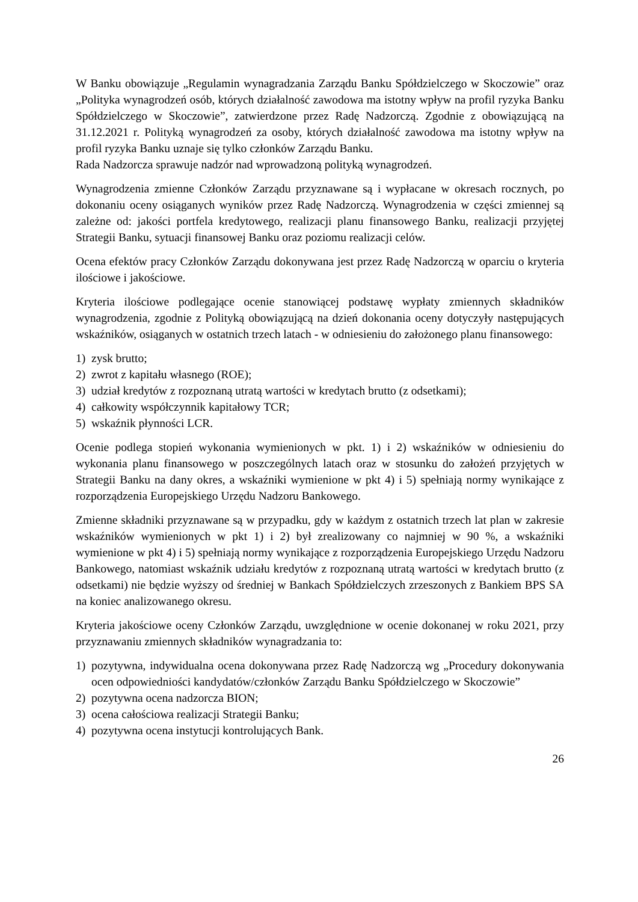W Banku obowiązuje „Regulamin wynagradzania Zarządu Banku Spółdzielczego w Skoczowie” oraz „Polityka wynagrodzeń osób, których działalność zawodowa ma istotny wpływ na profil ryzyka Banku Spółdzielczego w Skoczowie”, zatwierdzone przez Radę Nadzorczą. Zgodnie z obowiązującą na 31.12.2021 r. Polityką wynagrodzeń za osoby, których działalność zawodowa ma istotny wpływ na profil ryzyka Banku uznaje się tylko członków Zarządu Banku.
Rada Nadzorcza sprawuje nadzór nad wprowadzoną polityką wynagrodzeń.
Wynagrodzenia zmienne Członków Zarządu przyznawane są i wypłacane w okresach rocznych, po dokonaniu oceny osiąganych wyników przez Radę Nadzorczą. Wynagrodzenia w części zmiennej są zależne od: jakości portfela kredytowego, realizacji planu finansowego Banku, realizacji przyjętej Strategii Banku, sytuacji finansowej Banku oraz poziomu realizacji celów.
Ocena efektów pracy Członków Zarządu dokonywana jest przez Radę Nadzorczą w oparciu o kryteria ilościowe i jakościowe.
Kryteria ilościowe podlegające ocenie stanowiącej podstawę wypłaty zmiennych składników wynagrodzenia, zgodnie z Polityką obowiązującą na dzień dokonania oceny dotyczyły następujących wskaźników, osiąganych w ostatnich trzech latach - w odniesieniu do założonego planu finansowego:
1) zysk brutto;
2) zwrot z kapitału własnego (ROE);
3) udział kredytów z rozpoznaną utratą wartości w kredytach brutto (z odsetkami);
4) całkowity współczynnik kapitałowy TCR;
5) wskaźnik płynności LCR.
Ocenie podlega stopień wykonania wymienionych w pkt. 1) i 2) wskaźników w odniesieniu do wykonania planu finansowego w poszczególnych latach oraz w stosunku do założeń przyjętych w Strategii Banku na dany okres, a wskaźniki wymienione w pkt 4) i 5) spełniają normy wynikające z rozporządzenia Europejskiego Urzędu Nadzoru Bankowego.
Zmienne składniki przyznawane są w przypadku, gdy w każdym z ostatnich trzech lat plan w zakresie wskaźników wymienionych w pkt 1) i 2) był zrealizowany co najmniej w 90 %, a wskaźniki wymienione w pkt 4) i 5) spełniają normy wynikające z rozporządzenia Europejskiego Urzędu Nadzoru Bankowego, natomiast wskaźnik udziału kredytów z rozpoznaną utratą wartości w kredytach brutto (z odsetkami) nie będzie wyższy od średniej w Bankach Spółdzielczych zrzeszonych z Bankiem BPS SA na koniec analizowanego okresu.
Kryteria jakościowe oceny Członków Zarządu, uwzględnione w ocenie dokonanej w roku 2021, przy przyznawaniu zmiennych składników wynagradzania to:
1) pozytywna, indywidualna ocena dokonywana przez Radę Nadzorczą wg „Procedury dokonywania ocen odpowiedniości kandydatów/członków Zarządu Banku Spółdzielczego w Skoczowie”
2) pozytywna ocena nadzorcza BION;
3) ocena całościowa realizacji Strategii Banku;
4) pozytywna ocena instytucji kontrolujących Bank.
26